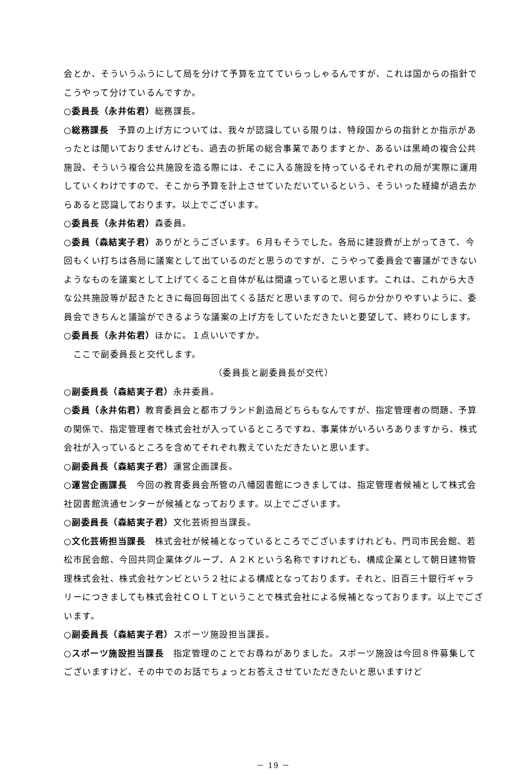会とか、そういうふうにして局を分けて予算を立てていらっしゃるんですが、これは国からの指針でこうやって分けているんですか。
○委員長（永井佑君）総務課長。
○総務課長　予算の上げ方については、我々が認識している限りは、特段国からの指針とか指示があったとは聞いておりませんけども、過去の折尾の総合事業でありますとか、あるいは黒崎の複合公共施設、そういう複合公共施設を造る際には、そこに入る施設を持っているそれぞれの局が実際に運用していくわけですので、そこから予算を計上させていただいているという、そういった経緯が過去からあると認識しております。以上でございます。
○委員長（永井佑君）森委員。
○委員（森結実子君）ありがとうございます。６月もそうでした。各局に建設費が上がってきて、今回もくい打ちは各局に議案として出ているのだと思うのですが、こうやって委員会で審議ができないようなものを議案として上げてくること自体が私は間違っていると思います。これは、これから大きな公共施設等が起きたときに毎回毎回出てくる話だと思いますので、何らか分かりやすいように、委員会できちんと議論ができるような議案の上げ方をしていただきたいと要望して、終わりにします。
○委員長（永井佑君）ほかに。１点いいですか。
　ここで副委員長と交代します。
（委員長と副委員長が交代）
○副委員長（森結実子君）永井委員。
○委員（永井佑君）教育委員会と都市ブランド創造局どちらもなんですが、指定管理者の問題、予算の関係で、指定管理者で株式会社が入っているところですね、事業体がいろいろありますから、株式会社が入っているところを含めてそれぞれ教えていただきたいと思います。
○副委員長（森結実子君）運営企画課長。
○運営企画課長　今回の教育委員会所管の八幡図書館につきましては、指定管理者候補として株式会社図書館流通センターが候補となっております。以上でございます。
○副委員長（森結実子君）文化芸術担当課長。
○文化芸術担当課長　株式会社が候補となっているところでございますけれども、門司市民会館、若松市民会館、今回共同企業体グループ、Ａ２Ｋという名称ですけれども、構成企業として朝日建物管理株式会社、株式会社ケンビという２社による構成となっております。それと、旧百三十銀行ギャラリーにつきましても株式会社ＣＯＬＴということで株式会社による候補となっております。以上でございます。
○副委員長（森結実子君）スポーツ施設担当課長。
○スポーツ施設担当課長　指定管理のことでお尋ねがありました。スポーツ施設は今回８件募集してございますけど、その中でのお話でちょっとお答えさせていただきたいと思いますけど
－ 19 －